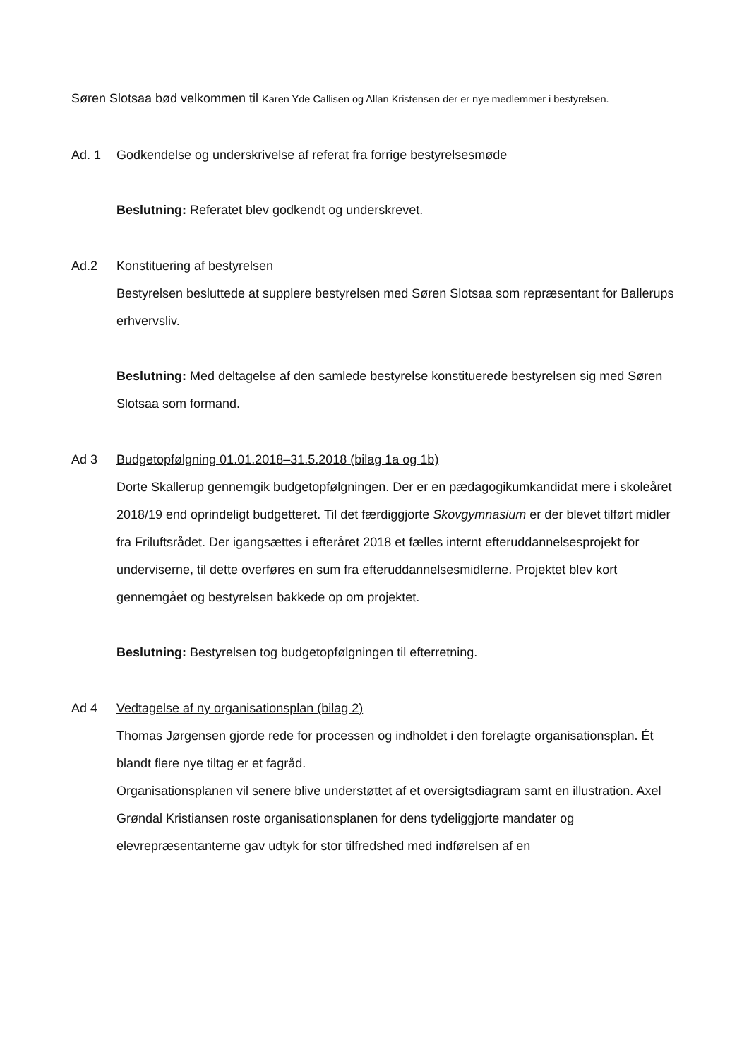Søren Slotsaa bød velkommen til Karen Yde Callisen og Allan Kristensen der er nye medlemmer i bestyrelsen.
Ad. 1 Godkendelse og underskrivelse af referat fra forrige bestyrelsesmøde
Beslutning: Referatet blev godkendt og underskrevet.
Ad.2 Konstituering af bestyrelsen
Bestyrelsen besluttede at supplere bestyrelsen med Søren Slotsaa som repræsentant for Ballerups erhvervsliv.
Beslutning: Med deltagelse af den samlede bestyrelse konstituerede bestyrelsen sig med Søren Slotsaa som formand.
Ad 3 Budgetopfølgning 01.01.2018–31.5.2018 (bilag 1a og 1b)
Dorte Skallerup gennemgik budgetopfølgningen. Der er en pædagogikumkandidat mere i skoleåret 2018/19 end oprindeligt budgetteret. Til det færdiggjorte Skovgymnasium er der blevet tilført midler fra Friluftsrådet. Der igangsættes i efteråret 2018 et fælles internt efteruddannelsesprojekt for underviserne, til dette overføres en sum fra efteruddannelsesmidlerne. Projektet blev kort gennemgået og bestyrelsen bakkede op om projektet.
Beslutning: Bestyrelsen tog budgetopfølgningen til efterretning.
Ad 4 Vedtagelse af ny organisationsplan (bilag 2)
Thomas Jørgensen gjorde rede for processen og indholdet i den forelagte organisationsplan. Ét blandt flere nye tiltag er et fagråd.
Organisationsplanen vil senere blive understøttet af et oversigtsdiagram samt en illustration. Axel Grøndal Kristiansen roste organisationsplanen for dens tydeliggjorte mandater og elevrepræsentanterne gav udtyk for stor tilfredshed med indførelsen af en